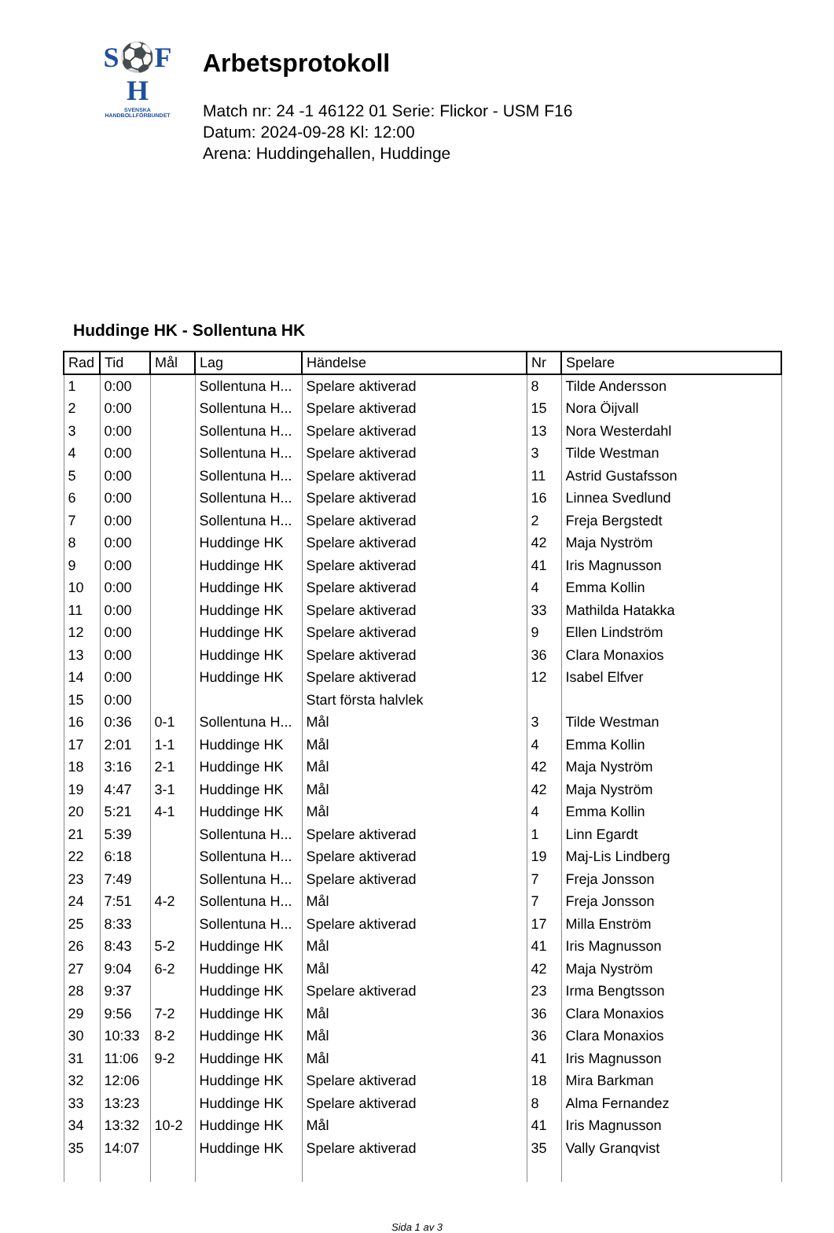S⚽F
H
SVENSKA
HANDBOLLFÖRBUNDET
Arbetsprotokoll
Match nr: 24 -1 46122 01 Serie: Flickor - USM F16
Datum: 2024-09-28 Kl: 12:00
Arena: Huddingehallen, Huddinge
Huddinge HK - Sollentuna HK
| Rad | Tid | Mål | Lag | Händelse | Nr | Spelare |
| --- | --- | --- | --- | --- | --- | --- |
| 1 | 0:00 | | Sollentuna H... | Spelare aktiverad | 8 | Tilde Andersson |
| 2 | 0:00 | | Sollentuna H... | Spelare aktiverad | 15 | Nora Öijvall |
| 3 | 0:00 | | Sollentuna H... | Spelare aktiverad | 13 | Nora Westerdahl |
| 4 | 0:00 | | Sollentuna H... | Spelare aktiverad | 3 | Tilde Westman |
| 5 | 0:00 | | Sollentuna H... | Spelare aktiverad | 11 | Astrid Gustafsson |
| 6 | 0:00 | | Sollentuna H... | Spelare aktiverad | 16 | Linnea Svedlund |
| 7 | 0:00 | | Sollentuna H... | Spelare aktiverad | 2 | Freja Bergstedt |
| 8 | 0:00 | | Huddinge HK | Spelare aktiverad | 42 | Maja Nyström |
| 9 | 0:00 | | Huddinge HK | Spelare aktiverad | 41 | Iris Magnusson |
| 10 | 0:00 | | Huddinge HK | Spelare aktiverad | 4 | Emma Kollin |
| 11 | 0:00 | | Huddinge HK | Spelare aktiverad | 33 | Mathilda Hatakka |
| 12 | 0:00 | | Huddinge HK | Spelare aktiverad | 9 | Ellen Lindström |
| 13 | 0:00 | | Huddinge HK | Spelare aktiverad | 36 | Clara Monaxios |
| 14 | 0:00 | | Huddinge HK | Spelare aktiverad | 12 | Isabel Elfver |
| 15 | 0:00 | | | Start första halvlek | | |
| 16 | 0:36 | 0-1 | Sollentuna H... | Mål | 3 | Tilde Westman |
| 17 | 2:01 | 1-1 | Huddinge HK | Mål | 4 | Emma Kollin |
| 18 | 3:16 | 2-1 | Huddinge HK | Mål | 42 | Maja Nyström |
| 19 | 4:47 | 3-1 | Huddinge HK | Mål | 42 | Maja Nyström |
| 20 | 5:21 | 4-1 | Huddinge HK | Mål | 4 | Emma Kollin |
| 21 | 5:39 | | Sollentuna H... | Spelare aktiverad | 1 | Linn Egardt |
| 22 | 6:18 | | Sollentuna H... | Spelare aktiverad | 19 | Maj-Lis Lindberg |
| 23 | 7:49 | | Sollentuna H... | Spelare aktiverad | 7 | Freja Jonsson |
| 24 | 7:51 | 4-2 | Sollentuna H... | Mål | 7 | Freja Jonsson |
| 25 | 8:33 | | Sollentuna H... | Spelare aktiverad | 17 | Milla Enström |
| 26 | 8:43 | 5-2 | Huddinge HK | Mål | 41 | Iris Magnusson |
| 27 | 9:04 | 6-2 | Huddinge HK | Mål | 42 | Maja Nyström |
| 28 | 9:37 | | Huddinge HK | Spelare aktiverad | 23 | Irma Bengtsson |
| 29 | 9:56 | 7-2 | Huddinge HK | Mål | 36 | Clara Monaxios |
| 30 | 10:33 | 8-2 | Huddinge HK | Mål | 36 | Clara Monaxios |
| 31 | 11:06 | 9-2 | Huddinge HK | Mål | 41 | Iris Magnusson |
| 32 | 12:06 | | Huddinge HK | Spelare aktiverad | 18 | Mira Barkman |
| 33 | 13:23 | | Huddinge HK | Spelare aktiverad | 8 | Alma Fernandez |
| 34 | 13:32 | 10-2 | Huddinge HK | Mål | 41 | Iris Magnusson |
| 35 | 14:07 | | Huddinge HK | Spelare aktiverad | 35 | Vally Granqvist |
Sida 1 av 3